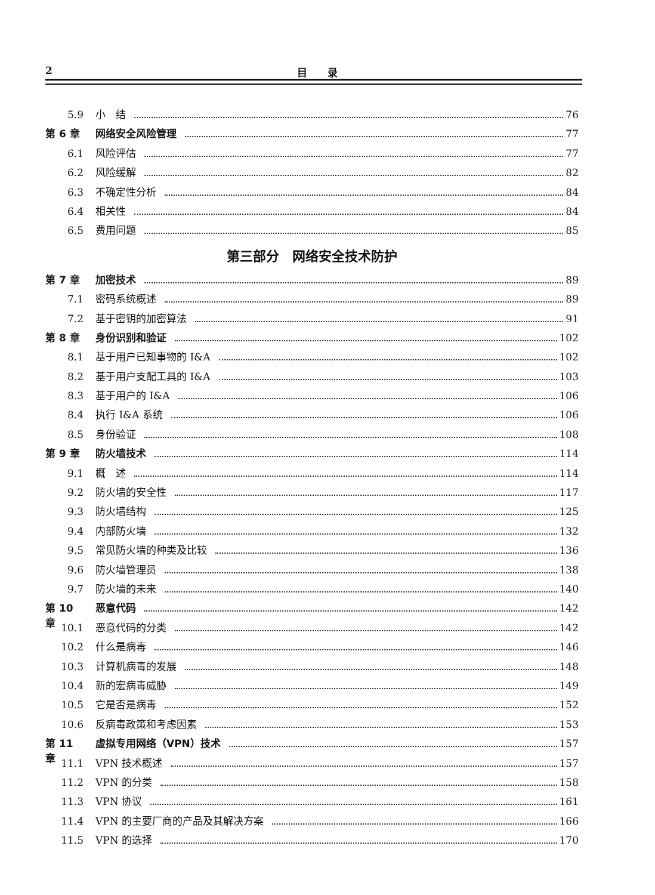2 目　　录
5.9 小　结 76
第 6 章 网络安全风险管理 77
6.1 风险评估 77
6.2 风险缓解 82
6.3 不确定性分析 84
6.4 相关性 84
6.5 费用问题 85
第三部分　网络安全技术防护
第 7 章 加密技术 89
7.1 密码系统概述 89
7.2 基于密钥的加密算法 91
第 8 章 身份识别和验证 102
8.1 基于用户已知事物的 I&A 102
8.2 基于用户支配工具的 I&A 103
8.3 基于用户的 I&A 106
8.4 执行 I&A 系统 106
8.5 身份验证 108
第 9 章 防火墙技术 114
9.1 概　述 114
9.2 防火墙的安全性 117
9.3 防火墙结构 125
9.4 内部防火墙 132
9.5 常见防火墙的种类及比较 136
9.6 防火墙管理员 138
9.7 防火墙的未来 140
第 10 章 恶意代码 142
10.1 恶意代码的分类 142
10.2 什么是病毒 146
10.3 计算机病毒的发展 148
10.4 新的宏病毒威胁 149
10.5 它是否是病毒 152
10.6 反病毒政策和考虑因素 153
第 11 章 虚拟专用网络（VPN）技术 157
11.1 VPN 技术概述 157
11.2 VPN 的分类 158
11.3 VPN 协议 161
11.4 VPN 的主要厂商的产品及其解决方案 166
11.5 VPN 的选择 170